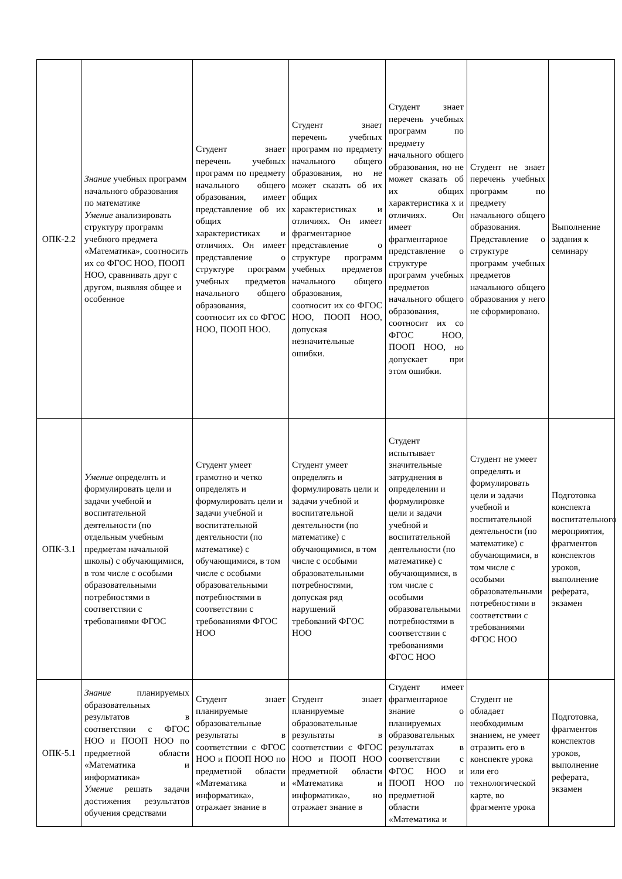| ОПК-2.2 | Знание учебных программ начального образования по математике Умение анализировать структуру программ учебного предмета «Математика», соотносить их со ФГОС НОО, ПООП НОО, сравнивать друг с другом, выявляя общее и особенное | Студент знает перечень учебных программ по предмету начального общего образования, имеет представление об их общих характеристиках и отличиях. Он имеет представление о структуре программ учебных предметов начального общего образования, соотносит их со ФГОС НОО, ПООП НОО. | Студент знает перечень учебных программ по предмету начального общего образования, но не может сказать об их общих характеристиках и отличиях. Он имеет фрагментарное представление о структуре программ учебных предметов начального общего образования, соотносит их со ФГОС НОО, ПООП НОО, допуская незначительные ошибки. | Студент знает перечень учебных программ по предмету начального общего образования, но не может сказать об их общих характеристика х и отличиях. Он имеет фрагментарное представление о структуре программ учебных предметов начального общего образования, соотносит их со ФГОС НОО, ПООП НОО, но допускает при этом ошибки. | Студент не знает перечень учебных программ по предмету начального общего образования. Представление о структуре программ учебных предметов начального общего образования у него не сформировано. | Выполнение задания к семинару |
| ОПК-3.1 | Умение определять и формулировать цели и задачи учебной и воспитательной деятельности (по отдельным учебным предметам начальной школы) с обучающимися, в том числе с особыми образовательными потребностями в соответствии с требованиями ФГОС | Студент умеет грамотно и четко определять и формулировать цели и задачи учебной и воспитательной деятельности (по математике) с обучающимися, в том числе с особыми образовательными потребностями в соответствии с требованиями ФГОС НОО | Студент умеет определять и формулировать цели и задачи учебной и воспитательной деятельности (по математике) с обучающимися, в том числе с особыми образовательными потребностями, допуская ряд нарушений требований ФГОС НОО | Студент испытывает значительные затруднения в определении и формулировке цели и задачи учебной и воспитательной деятельности (по математике) с обучающимися, в том числе с особыми образовательными потребностями в соответствии с требованиями ФГОС НОО | Студент не умеет определять и формулировать цели и задачи учебной и воспитательной деятельности (по математике) с обучающимися, в том числе с особыми образовательными потребностями в соответствии с требованиями ФГОС НОО | Подготовка конспекта воспитательного мероприятия, фрагментов конспектов уроков, выполнение реферата, экзамен |
| ОПК-5.1 | Знание планируемых образовательных результатов в соответствии с ФГОС НОО и ПООП НОО по предметной области «Математика и информатика» Умение решать задачи достижения результатов обучения средствами | Студент знает планируемые образовательные результаты в соответствии с ФГОС НОО и ПООП НОО по предметной области «Математика и информатика», отражает знание в | Студент знает планируемые образовательные результаты в соответствии с ФГОС НОО и ПООП НОО предметной области «Математика и информатика», но отражает знание в | Студент имеет фрагментарное знание о планируемых образовательных результатах в соответствии с ФГОС НОО и ПООП НОО по предметной области «Математика и | Студент не обладает необходимым знанием, не умеет отразить его в конспекте урока или его технологической карте, во фрагменте урока | Подготовка, фрагментов конспектов уроков, выполнение реферата, экзамен |